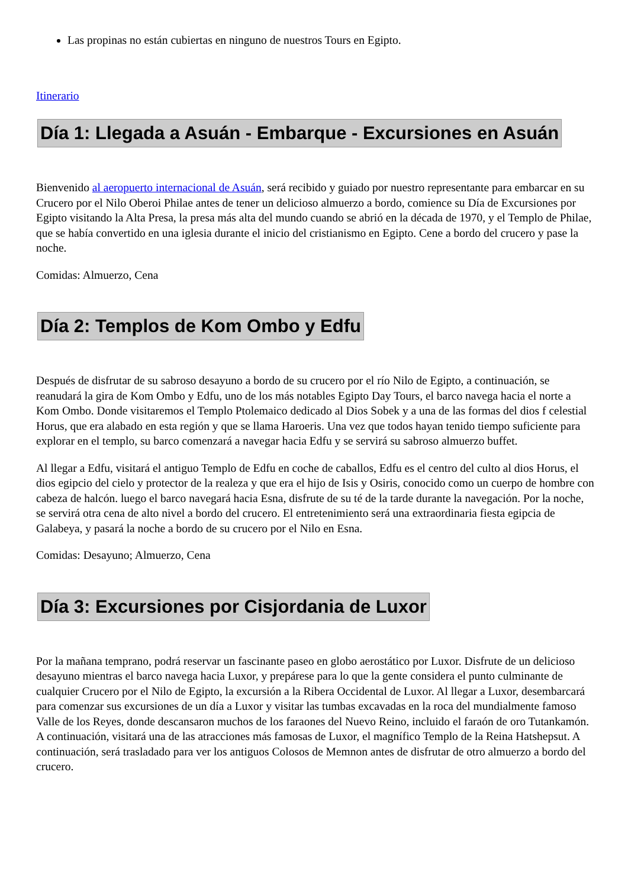Las propinas no están cubiertas en ninguno de nuestros Tours en Egipto.
Itinerario
Día 1: Llegada a Asuán - Embarque - Excursiones en Asuán
Bienvenido al aeropuerto internacional de Asuán, será recibido y guiado por nuestro representante para embarcar en su Crucero por el Nilo Oberoi Philae antes de tener un delicioso almuerzo a bordo, comience su Día de Excursiones por Egipto visitando la Alta Presa, la presa más alta del mundo cuando se abrió en la década de 1970, y el Templo de Philae, que se había convertido en una iglesia durante el inicio del cristianismo en Egipto. Cene a bordo del crucero y pase la noche.
Comidas: Almuerzo, Cena
Día 2: Templos de Kom Ombo y Edfu
Después de disfrutar de su sabroso desayuno a bordo de su crucero por el río Nilo de Egipto, a continuación, se reanudará la gira de Kom Ombo y Edfu, uno de los más notables Egipto Day Tours, el barco navega hacia el norte a Kom Ombo. Donde visitaremos el Templo Ptolemaico dedicado al Dios Sobek y a una de las formas del dios f celestial Horus, que era alabado en esta región y que se llama Haroeris. Una vez que todos hayan tenido tiempo suficiente para explorar en el templo, su barco comenzará a navegar hacia Edfu y se servirá su sabroso almuerzo buffet.
Al llegar a Edfu, visitará el antiguo Templo de Edfu en coche de caballos, Edfu es el centro del culto al dios Horus, el dios egipcio del cielo y protector de la realeza y que era el hijo de Isis y Osiris, conocido como un cuerpo de hombre con cabeza de halcón. luego el barco navegará hacia Esna, disfrute de su té de la tarde durante la navegación. Por la noche, se servirá otra cena de alto nivel a bordo del crucero. El entretenimiento será una extraordinaria fiesta egipcia de Galabeya, y pasará la noche a bordo de su crucero por el Nilo en Esna.
Comidas: Desayuno; Almuerzo, Cena
Día 3: Excursiones por Cisjordania de Luxor
Por la mañana temprano, podrá reservar un fascinante paseo en globo aerostático por Luxor. Disfrute de un delicioso desayuno mientras el barco navega hacia Luxor, y prepárese para lo que la gente considera el punto culminante de cualquier Crucero por el Nilo de Egipto, la excursión a la Ribera Occidental de Luxor. Al llegar a Luxor, desembarcará para comenzar sus excursiones de un día a Luxor y visitar las tumbas excavadas en la roca del mundialmente famoso Valle de los Reyes, donde descansaron muchos de los faraones del Nuevo Reino, incluido el faraón de oro Tutankamón. A continuación, visitará una de las atracciones más famosas de Luxor, el magnífico Templo de la Reina Hatshepsut. A continuación, será trasladado para ver los antiguos Colosos de Memnon antes de disfrutar de otro almuerzo a bordo del crucero.